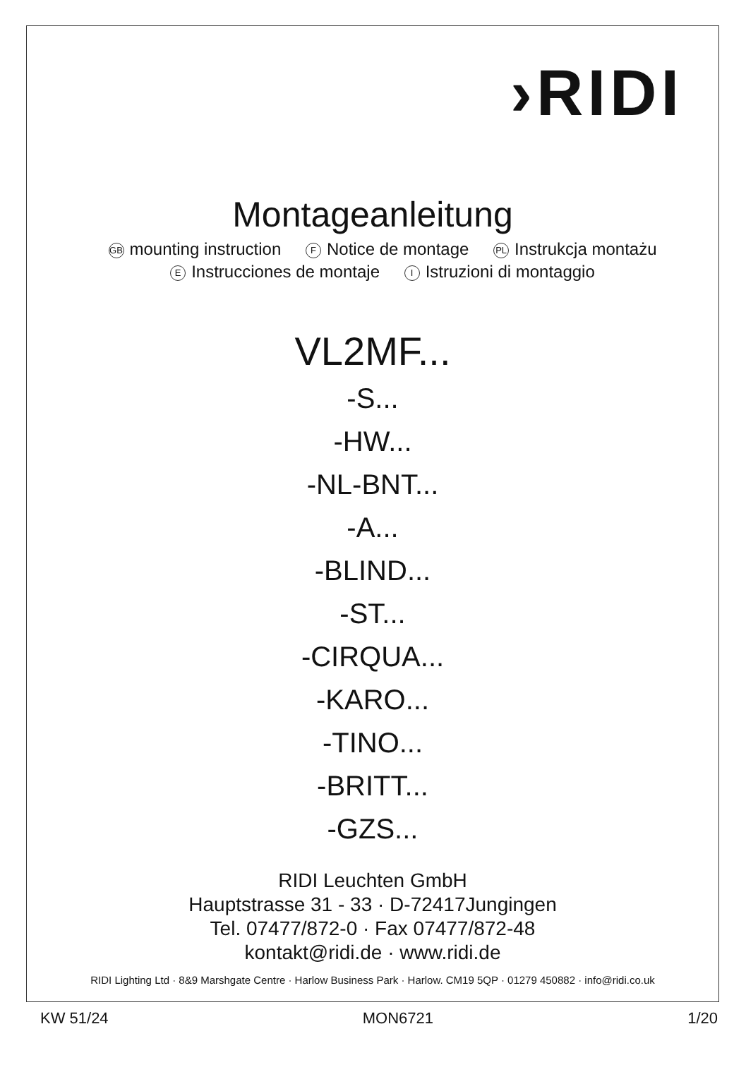›RIDI
Montageanleitung
GB mounting instruction F Notice de montage PL Instrukcja montażu
E Instrucciones de montaje I Istruzioni di montaggio
VL2MF...
-S...
-HW...
-NL-BNT...
-A...
-BLIND...
-ST...
-CIRQUA...
-KARO...
-TINO...
-BRITT...
-GZS...
RIDI Leuchten GmbH
Hauptstrasse 31 - 33 · D-72417Jungingen
Tel. 07477/872-0 · Fax 07477/872-48
kontakt@ridi.de · www.ridi.de
RIDI Lighting Ltd · 8&9 Marshgate Centre · Harlow Business Park · Harlow. CM19 5QP · 01279 450882 · info@ridi.co.uk
KW 51/24 MON6721 1/20